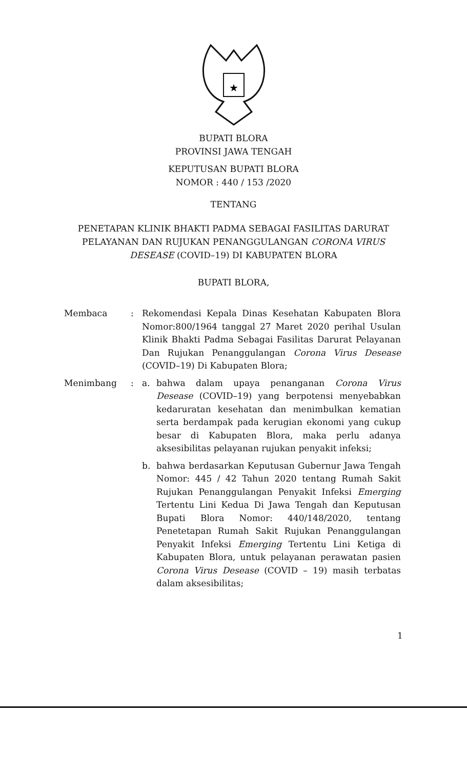★
BUPATI BLORA
PROVINSI JAWA TENGAH
KEPUTUSAN BUPATI BLORA
NOMOR : 440 / 153 /2020
TENTANG
PENETAPAN KLINIK BHAKTI PADMA SEBAGAI FASILITAS DARURAT
PELAYANAN DAN RUJUKAN PENANGGULANGAN CORONA VIRUS
DESEASE (COVID–19) DI KABUPATEN BLORA
BUPATI BLORA,
Membaca : Rekomendasi Kepala Dinas Kesehatan Kabupaten Blora Nomor:800/1964 tanggal 27 Maret 2020 perihal Usulan Klinik Bhakti Padma Sebagai Fasilitas Darurat Pelayanan Dan Rujukan Penanggulangan Corona Virus Desease (COVID–19) Di Kabupaten Blora;
Menimbang : a. bahwa dalam upaya penanganan Corona Virus Desease (COVID–19) yang berpotensi menyebabkan kedaruratan kesehatan dan menimbulkan kematian serta berdampak pada kerugian ekonomi yang cukup besar di Kabupaten Blora, maka perlu adanya aksesibilitas pelayanan rujukan penyakit infeksi;
b. bahwa berdasarkan Keputusan Gubernur Jawa Tengah Nomor: 445 / 42 Tahun 2020 tentang Rumah Sakit Rujukan Penanggulangan Penyakit Infeksi Emerging Tertentu Lini Kedua Di Jawa Tengah dan Keputusan Bupati Blora Nomor: 440/148/2020, tentang Penetetapan Rumah Sakit Rujukan Penanggulangan Penyakit Infeksi Emerging Tertentu Lini Ketiga di Kabupaten Blora, untuk pelayanan perawatan pasien Corona Virus Desease (COVID – 19) masih terbatas dalam aksesibilitas;
1